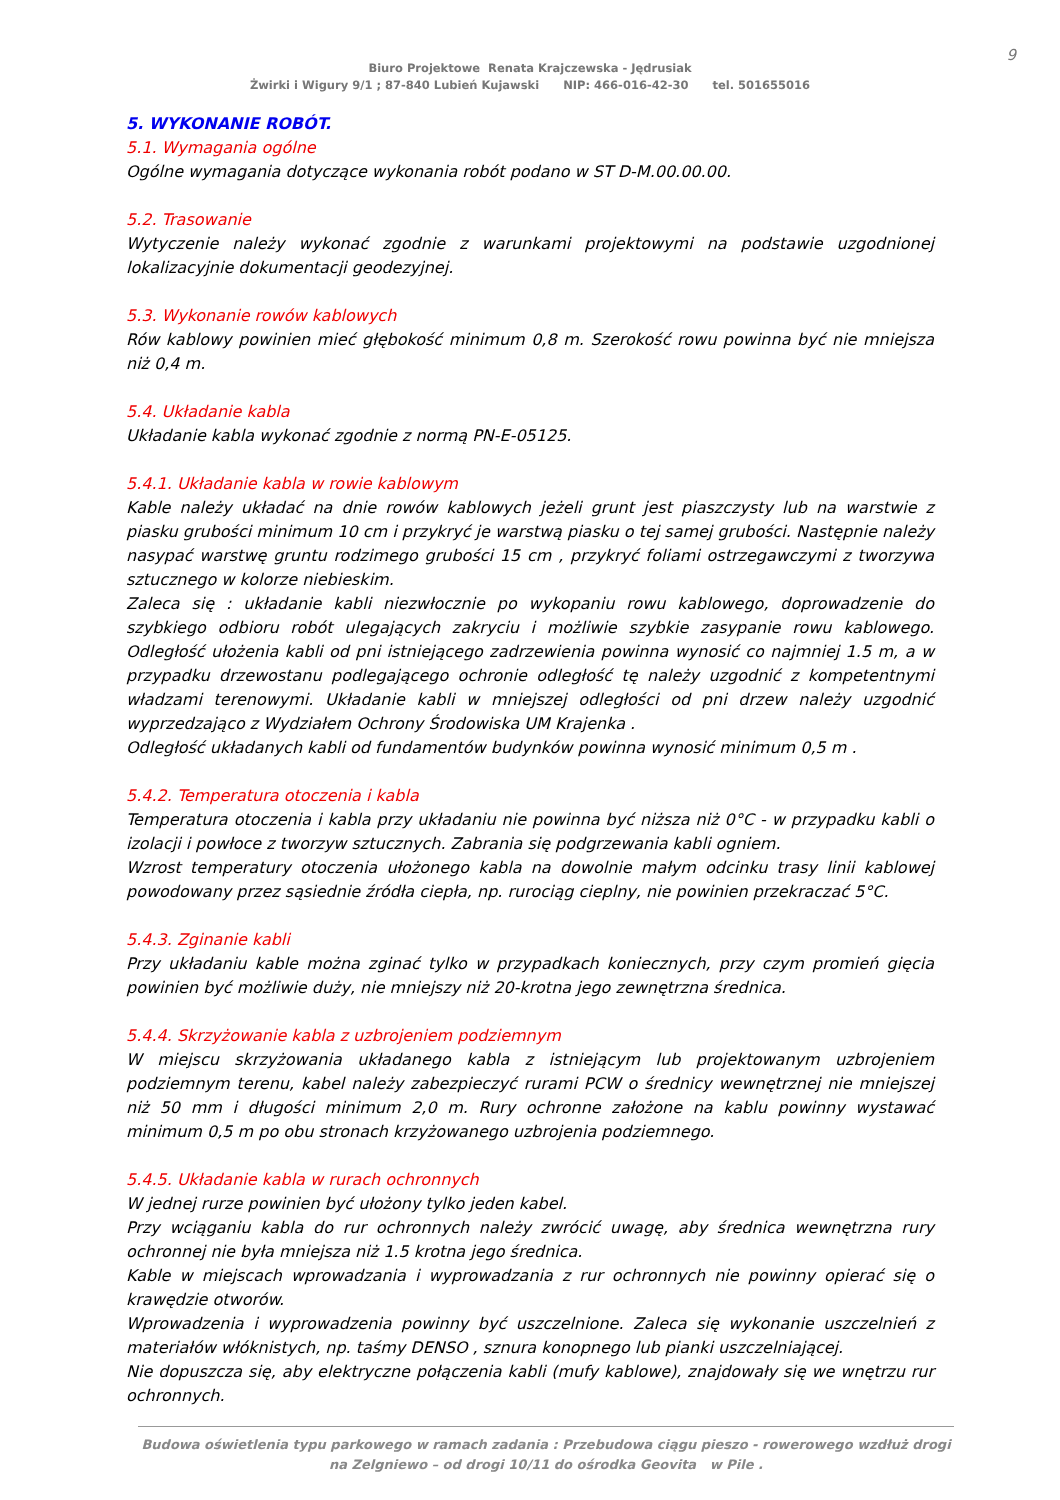9
Biuro Projektowe Renata Krajczewska - Jędrusiak
Żwirki i Wigury 9/1 ; 87-840 Lubień Kujawski NIP: 466-016-42-30 tel. 501655016
5. WYKONANIE ROBÓT.
5.1. Wymagania ogólne
Ogólne wymagania dotyczące wykonania robót podano w ST D-M.00.00.00.
5.2. Trasowanie
Wytyczenie należy wykonać zgodnie z warunkami projektowymi na podstawie uzgodnionej lokalizacyjnie dokumentacji geodezyjnej.
5.3. Wykonanie rowów kablowych
Rów kablowy powinien mieć głębokość minimum 0,8 m. Szerokość rowu powinna być nie mniejsza niż 0,4 m.
5.4. Układanie kabla
Układanie kabla wykonać zgodnie z normą PN-E-05125.
5.4.1. Układanie kabla w rowie kablowym
Kable należy układać na dnie rowów kablowych jeżeli grunt jest piaszczysty lub na warstwie z piasku grubości minimum 10 cm i przykryć je warstwą piasku o tej samej grubości. Następnie należy nasypać warstwę gruntu rodzimego grubości 15 cm , przykryć foliami ostrzegawczymi z tworzywa sztucznego w kolorze niebieskim.
Zaleca się : układanie kabli niezwłocznie po wykopaniu rowu kablowego, doprowadzenie do szybkiego odbioru robót ulegających zakryciu i możliwie szybkie zasypanie rowu kablowego. Odległość ułożenia kabli od pni istniejącego zadrzewienia powinna wynosić co najmniej 1.5 m, a w przypadku drzewostanu podlegającego ochronie odległość tę należy uzgodnić z kompetentnymi władzami terenowymi. Układanie kabli w mniejszej odległości od pni drzew należy uzgodnić wyprzedzająco z Wydziałem Ochrony Środowiska UM Krajenka .
Odległość układanych kabli od fundamentów budynków powinna wynosić minimum 0,5 m .
5.4.2. Temperatura otoczenia i kabla
Temperatura otoczenia i kabla przy układaniu nie powinna być niższa niż 0°C - w przypadku kabli o izolacji i powłoce z tworzyw sztucznych. Zabrania się podgrzewania kabli ogniem.
Wzrost temperatury otoczenia ułożonego kabla na dowolnie małym odcinku trasy linii kablowej powodowany przez sąsiednie źródła ciepła, np. rurociąg cieplny, nie powinien przekraczać 5°C.
5.4.3. Zginanie kabli
Przy układaniu kable można zginać tylko w przypadkach koniecznych, przy czym promień gięcia powinien być możliwie duży, nie mniejszy niż 20-krotna jego zewnętrzna średnica.
5.4.4. Skrzyżowanie kabla z uzbrojeniem podziemnym
W miejscu skrzyżowania układanego kabla z istniejącym lub projektowanym uzbrojeniem podziemnym terenu, kabel należy zabezpieczyć rurami PCW o średnicy wewnętrznej nie mniejszej niż 50 mm i długości minimum 2,0 m. Rury ochronne założone na kablu powinny wystawać minimum 0,5 m po obu stronach krzyżowanego uzbrojenia podziemnego.
5.4.5. Układanie kabla w rurach ochronnych
W jednej rurze powinien być ułożony tylko jeden kabel.
Przy wciąganiu kabla do rur ochronnych należy zwrócić uwagę, aby średnica wewnętrzna rury ochronnej nie była mniejsza niż 1.5 krotna jego średnica.
Kable w miejscach wprowadzania i wyprowadzania z rur ochronnych nie powinny opierać się o krawędzie otworów.
Wprowadzenia i wyprowadzenia powinny być uszczelnione. Zaleca się wykonanie uszczelnień z materiałów włóknistych, np. taśmy DENSO , sznura konopnego lub pianki uszczelniającej.
Nie dopuszcza się, aby elektryczne połączenia kabli (mufy kablowe), znajdowały się we wnętrzu rur ochronnych.
Budowa oświetlenia typu parkowego w ramach zadania : Przebudowa ciągu pieszo - rowerowego wzdłuż drogi
na Zelgniewo – od drogi 10/11 do ośrodka Geovita w Pile .